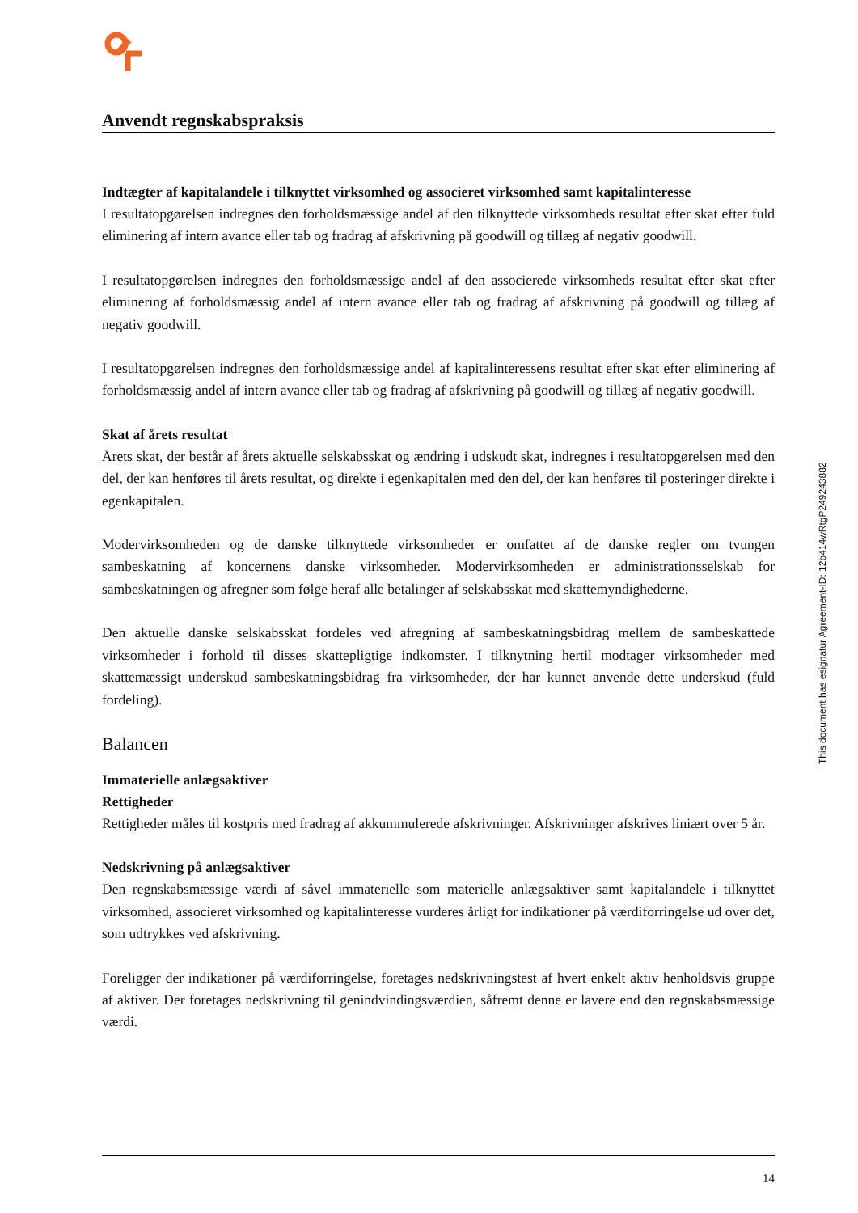Anvendt regnskabspraksis
Indtægter af kapitalandele i tilknyttet virksomhed og associeret virksomhed samt kapitalinteresse
I resultatopgørelsen indregnes den forholdsmæssige andel af den tilknyttede virksomheds resultat efter skat efter fuld eliminering af intern avance eller tab og fradrag af afskrivning på goodwill og tillæg af negativ goodwill.
I resultatopgørelsen indregnes den forholdsmæssige andel af den associerede virksomheds resultat efter skat efter eliminering af forholdsmæssig andel af intern avance eller tab og fradrag af afskrivning på goodwill og tillæg af negativ goodwill.
I resultatopgørelsen indregnes den forholdsmæssige andel af kapitalinteressens resultat efter skat efter eliminering af forholdsmæssig andel af intern avance eller tab og fradrag af afskrivning på goodwill og tillæg af negativ goodwill.
Skat af årets resultat
Årets skat, der består af årets aktuelle selskabsskat og ændring i udskudt skat, indregnes i resultatopgørelsen med den del, der kan henføres til årets resultat, og direkte i egenkapitalen med den del, der kan henføres til posteringer direkte i egenkapitalen.
Modervirksomheden og de danske tilknyttede virksomheder er omfattet af de danske regler om tvungen sambeskatning af koncernens danske virksomheder. Modervirksomheden er administrationsselskab for sambeskatningen og afregner som følge heraf alle betalinger af selskabsskat med skattemyndighederne.
Den aktuelle danske selskabsskat fordeles ved afregning af sambeskatningsbidrag mellem de sambeskattede virksomheder i forhold til disses skattepligtige indkomster. I tilknytning hertil modtager virksomheder med skattemæssigt underskud sambeskatningsbidrag fra virksomheder, der har kunnet anvende dette underskud (fuld fordeling).
Balancen
Immaterielle anlægsaktiver
Rettigheder
Rettigheder måles til kostpris med fradrag af akkummulerede afskrivninger. Afskrivninger afskrives liniært over 5 år.
Nedskrivning på anlægsaktiver
Den regnskabsmæssige værdi af såvel immaterielle som materielle anlægsaktiver samt kapitalandele i tilknyttet virksomhed, associeret virksomhed og kapitalinteresse vurderes årligt for indikationer på værdiforringelse ud over det, som udtrykkes ved afskrivning.
Foreligger der indikationer på værdiforringelse, foretages nedskrivningstest af hvert enkelt aktiv henholdsvis gruppe af aktiver. Der foretages nedskrivning til genindvindingsværdien, såfremt denne er lavere end den regnskabsmæssige værdi.
This document has esignatur Agreement-ID: 12b414wRtgP249243882
14